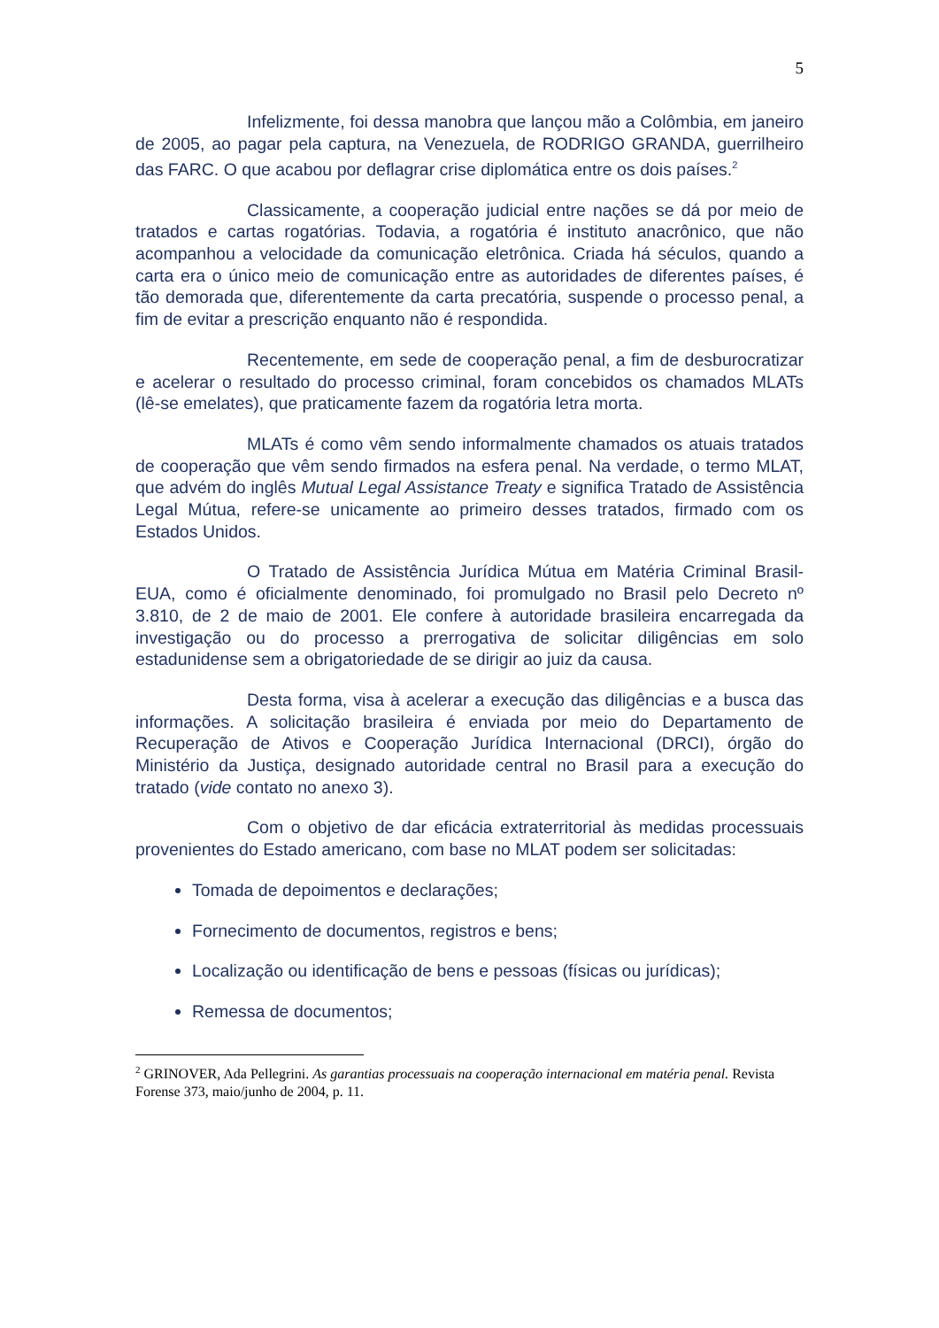5
Infelizmente, foi dessa manobra que lançou mão a Colômbia, em janeiro de 2005, ao pagar pela captura, na Venezuela, de RODRIGO GRANDA, guerrilheiro das FARC. O que acabou por deflagrar crise diplomática entre os dois países.<sup>2</sup>
Classicamente, a cooperação judicial entre nações se dá por meio de tratados e cartas rogatórias. Todavia, a rogatória é instituto anacrônico, que não acompanhou a velocidade da comunicação eletrônica. Criada há séculos, quando a carta era o único meio de comunicação entre as autoridades de diferentes países, é tão demorada que, diferentemente da carta precatória, suspende o processo penal, a fim de evitar a prescrição enquanto não é respondida.
Recentemente, em sede de cooperação penal, a fim de desburocratizar e acelerar o resultado do processo criminal, foram concebidos os chamados MLATs (lê-se emelates), que praticamente fazem da rogatória letra morta.
MLATs é como vêm sendo informalmente chamados os atuais tratados de cooperação que vêm sendo firmados na esfera penal. Na verdade, o termo MLAT, que advém do inglês Mutual Legal Assistance Treaty e significa Tratado de Assistência Legal Mútua, refere-se unicamente ao primeiro desses tratados, firmado com os Estados Unidos.
O Tratado de Assistência Jurídica Mútua em Matéria Criminal Brasil-EUA, como é oficialmente denominado, foi promulgado no Brasil pelo Decreto nº 3.810, de 2 de maio de 2001. Ele confere à autoridade brasileira encarregada da investigação ou do processo a prerrogativa de solicitar diligências em solo estadunidense sem a obrigatoriedade de se dirigir ao juiz da causa.
Desta forma, visa à acelerar a execução das diligências e a busca das informações. A solicitação brasileira é enviada por meio do Departamento de Recuperação de Ativos e Cooperação Jurídica Internacional (DRCI), órgão do Ministério da Justiça, designado autoridade central no Brasil para a execução do tratado (vide contato no anexo 3).
Com o objetivo de dar eficácia extraterritorial às medidas processuais provenientes do Estado americano, com base no MLAT podem ser solicitadas:
Tomada de depoimentos e declarações;
Fornecimento de documentos, registros e bens;
Localização ou identificação de bens e pessoas (físicas ou jurídicas);
Remessa de documentos;
<sup>2</sup> GRINOVER, Ada Pellegrini. As garantias processuais na cooperação internacional em matéria penal. Revista Forense 373, maio/junho de 2004, p. 11.